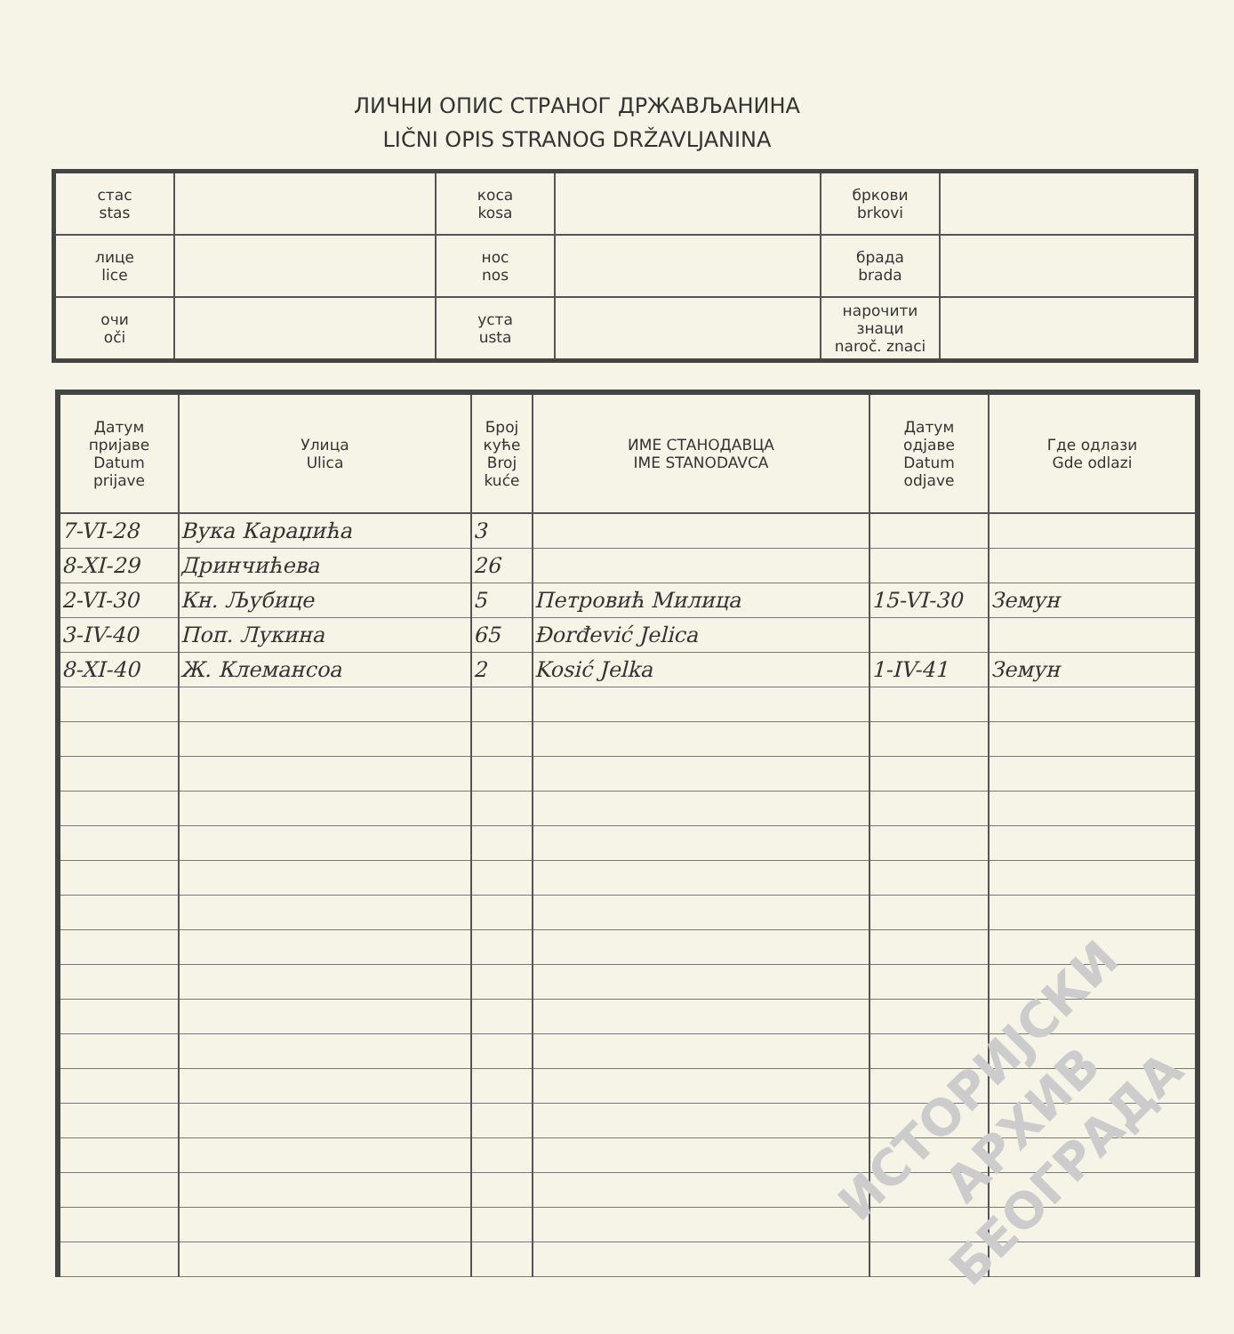ЛИЧНИ ОПИС СТРАНОГ ДРЖАВЉАНИНА
LIČNI OPIS STRANOG DRŽAVLJANINA
| стас stas | | коса kosa | | бркови brkovi | |
| лице lice | | нос nos | | брада brada | |
| очи oči | | уста usta | | нарочити знаци naroč. znaci | |
| Датум пријаве Datum prijave | Улица Ulica | Број куће Broj kuće | ИМЕ СТАНОДАВЦА IME STANODAVCA | Датум одјаве Datum odjave | Где одлази Gde odlazi |
| --- | --- | --- | --- | --- | --- |
| 7-VI-28 | Вука Караџића | 3 | | | |
| 8-XI-29 | Дринчићева | 26 | | | |
| 2-VI-30 | Кн. Љубице | 5 | Петровић Милица | 15-VI-30 | Земун |
| 3-IV-40 | Поп. Лукина | 65 | Đorđević Jelica | | |
| 8-XI-40 | Ж. Клемансоа | 2 | Kosić Jelka | 1-IV-41 | Земун |
ИСТОРИЈСКИ
АРХИВ
БЕОГРАДА